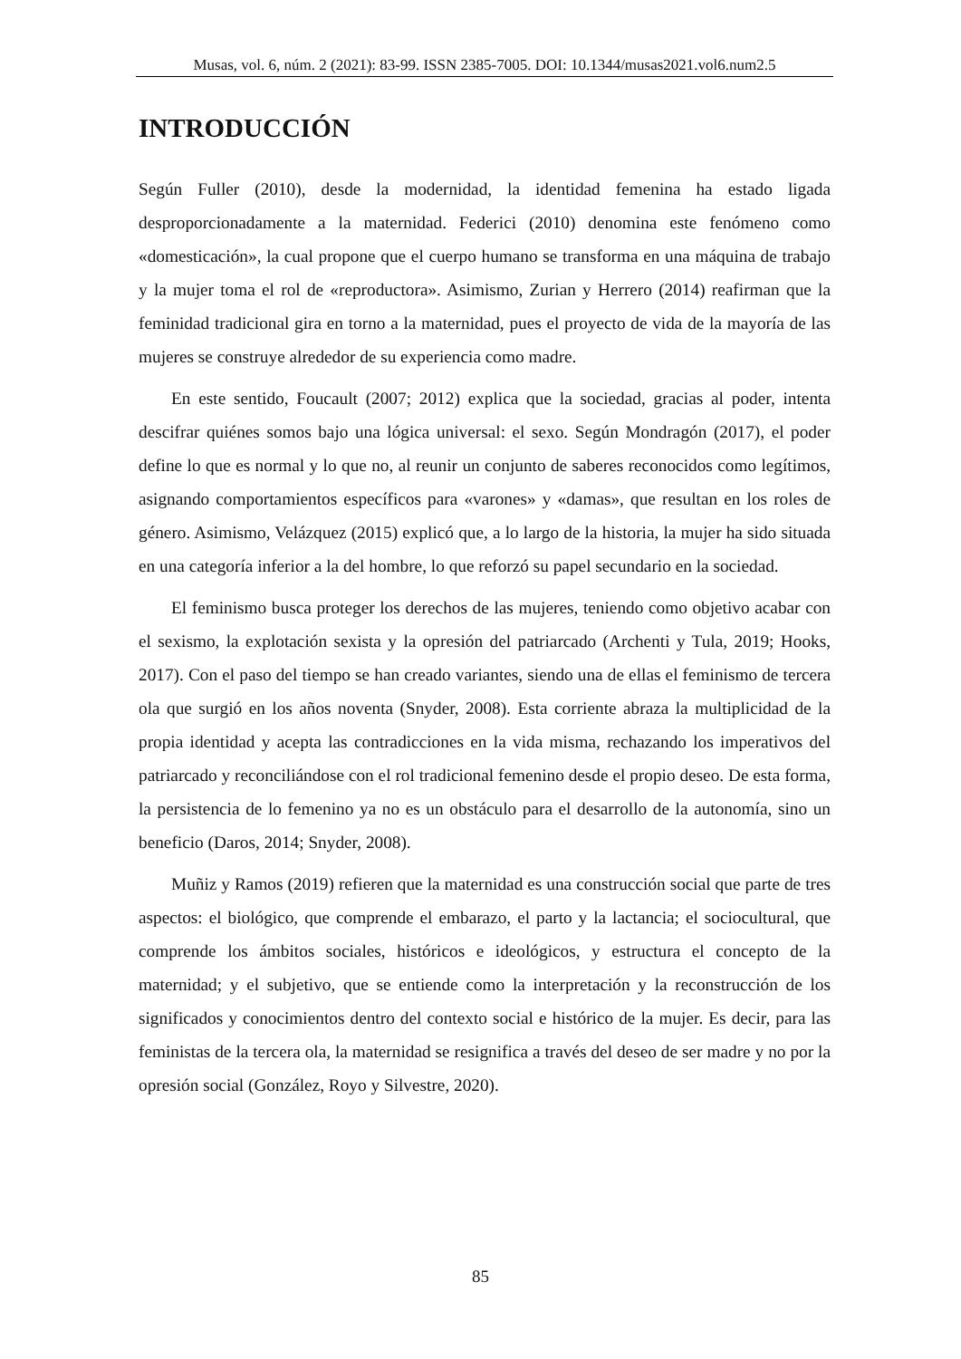Musas, vol. 6, núm. 2 (2021): 83-99. ISSN 2385-7005. DOI: 10.1344/musas2021.vol6.num2.5
INTRODUCCIÓN
Según Fuller (2010), desde la modernidad, la identidad femenina ha estado ligada desproporcionadamente a la maternidad. Federici (2010) denomina este fenómeno como «domesticación», la cual propone que el cuerpo humano se transforma en una máquina de trabajo y la mujer toma el rol de «reproductora». Asimismo, Zurian y Herrero (2014) reafirman que la feminidad tradicional gira en torno a la maternidad, pues el proyecto de vida de la mayoría de las mujeres se construye alrededor de su experiencia como madre.
En este sentido, Foucault (2007; 2012) explica que la sociedad, gracias al poder, intenta descifrar quiénes somos bajo una lógica universal: el sexo. Según Mondragón (2017), el poder define lo que es normal y lo que no, al reunir un conjunto de saberes reconocidos como legítimos, asignando comportamientos específicos para «varones» y «damas», que resultan en los roles de género. Asimismo, Velázquez (2015) explicó que, a lo largo de la historia, la mujer ha sido situada en una categoría inferior a la del hombre, lo que reforzó su papel secundario en la sociedad.
El feminismo busca proteger los derechos de las mujeres, teniendo como objetivo acabar con el sexismo, la explotación sexista y la opresión del patriarcado (Archenti y Tula, 2019; Hooks, 2017). Con el paso del tiempo se han creado variantes, siendo una de ellas el feminismo de tercera ola que surgió en los años noventa (Snyder, 2008). Esta corriente abraza la multiplicidad de la propia identidad y acepta las contradicciones en la vida misma, rechazando los imperativos del patriarcado y reconciliándose con el rol tradicional femenino desde el propio deseo. De esta forma, la persistencia de lo femenino ya no es un obstáculo para el desarrollo de la autonomía, sino un beneficio (Daros, 2014; Snyder, 2008).
Muñiz y Ramos (2019) refieren que la maternidad es una construcción social que parte de tres aspectos: el biológico, que comprende el embarazo, el parto y la lactancia; el sociocultural, que comprende los ámbitos sociales, históricos e ideológicos, y estructura el concepto de la maternidad; y el subjetivo, que se entiende como la interpretación y la reconstrucción de los significados y conocimientos dentro del contexto social e histórico de la mujer. Es decir, para las feministas de la tercera ola, la maternidad se resignifica a través del deseo de ser madre y no por la opresión social (González, Royo y Silvestre, 2020).
85